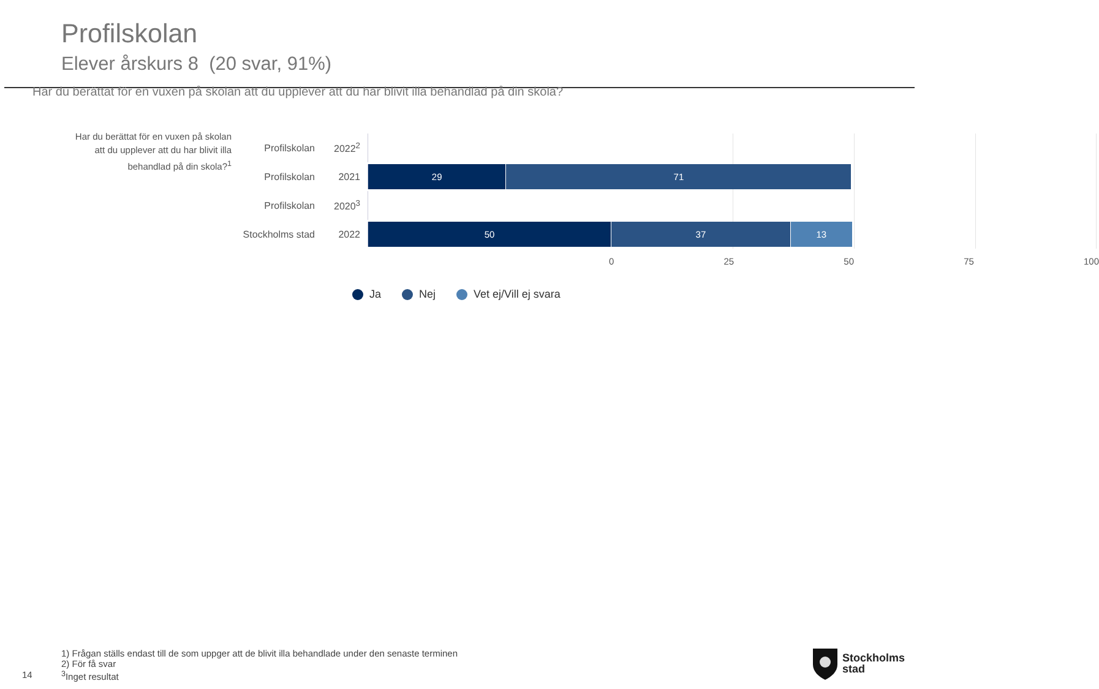Profilskolan
Elever årskurs 8 (20 svar, 91%)
Har du berättat för en vuxen på skolan att du upplever att du har blivit illa behandlad på din skola?
Har du berättat för en vuxen på skolan att du upplever att du har blivit illa behandlad på din skola?<sup>1</sup>
Profilskolan 2022<sup>2</sup>
Profilskolan 2021
29 71
Profilskolan 2020<sup>3</sup>
Stockholms stad 2022
50 37 13
0 25 50 75 100
Ja Nej Vet ej/Vill ej svara
1) Frågan ställs endast till de som uppger att de blivit illa behandlade under den senaste terminen
2) För få svar
<sup>3</sup> Inget resultat
14
Stockholms
stad